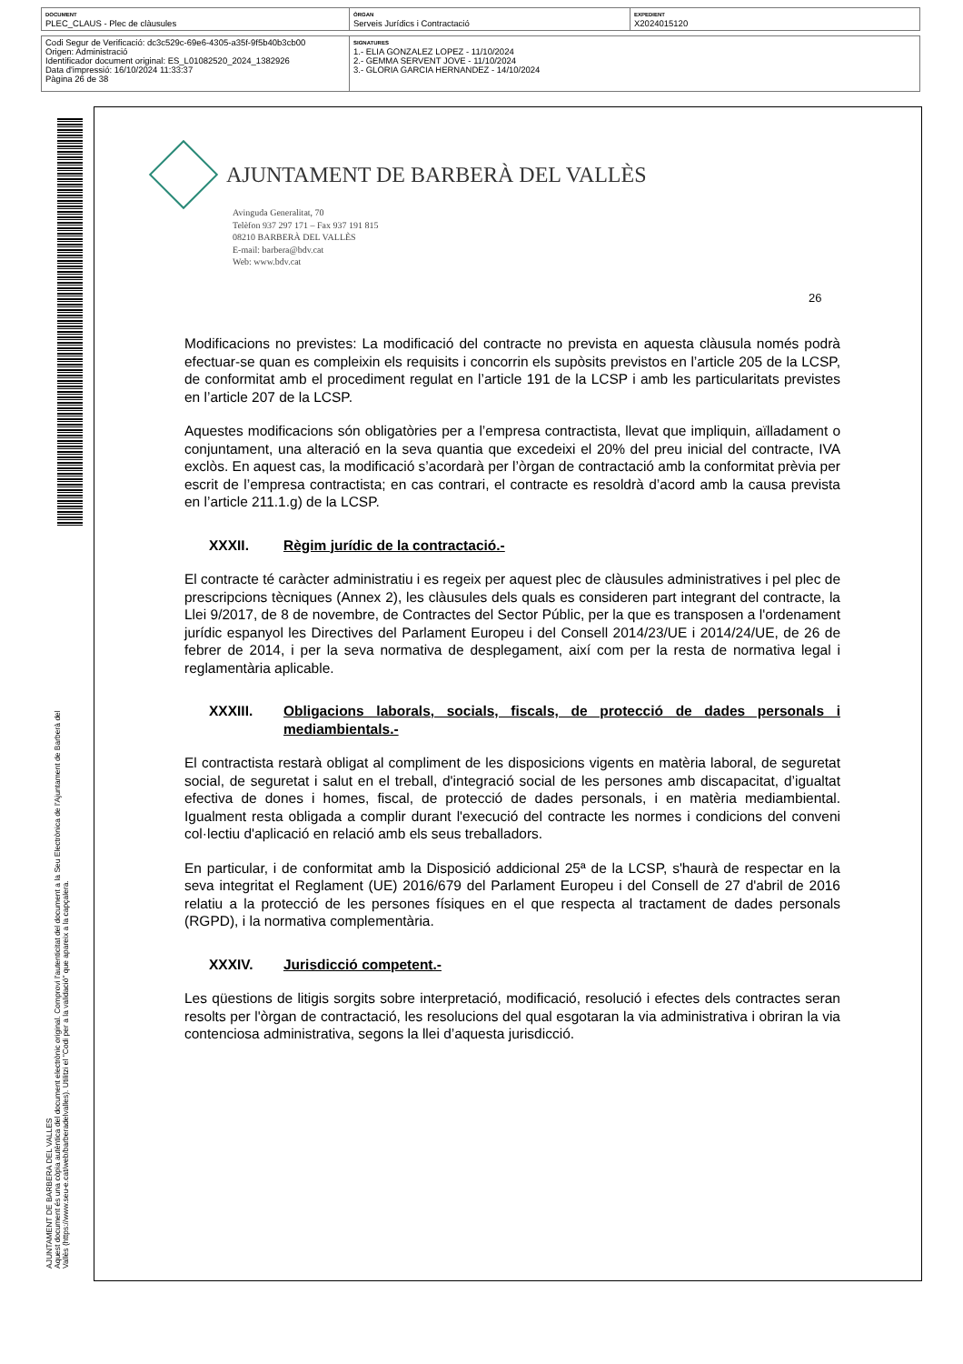| DOCUMENT PLEC_CLAUS - Plec de clàusules | ÒRGAN Serveis Jurídics i Contractació | EXPEDIENT X2024015120 |
| Codi Segur de Verificació: dc3c529c-69e6-4305-a35f-9f5b40b3cb00 Origen: Administració Identificador document original: ES_L01082520_2024_1382926 Data d'impressió: 16/10/2024 11:33:37 Pàgina 26 de 38 | SIGNATURES 1.- ELIA GONZALEZ LOPEZ - 11/10/2024 2.- GEMMA SERVENT JOVE - 11/10/2024 3.- GLORIA GARCIA HERNANDEZ - 14/10/2024 |
AJUNTAMENT DE BARBERA DEL VALLES
Aquest document és una còpia autèntica del document electrònic original. Comprovi l'autenticitat del document a la Seu Electrònica de l'Ajuntament de Barberà del Vallès (https://www.seu-e.cat/web/barberadelvalles). Utilitzi el "Codi per a la validació" que apareix a la capçalera.
AJUNTAMENT DE BARBERÀ DEL VALLÈS
Avinguda Generalitat, 70
Telèfon 937 297 171 – Fax 937 191 815
08210 BARBERÀ DEL VALLÈS
E-mail: barbera@bdv.cat
Web: www.bdv.cat
26
Modificacions no previstes: La modificació del contracte no prevista en aquesta clàusula només podrà efectuar-se quan es compleixin els requisits i concorrin els supòsits previstos en l’article 205 de la LCSP, de conformitat amb el procediment regulat en l’article 191 de la LCSP i amb les particularitats previstes en l’article 207 de la LCSP.
Aquestes modificacions són obligatòries per a l’empresa contractista, llevat que impliquin, aïlladament o conjuntament, una alteració en la seva quantia que excedeixi el 20% del preu inicial del contracte, IVA exclòs. En aquest cas, la modificació s’acordarà per l’òrgan de contractació amb la conformitat prèvia per escrit de l’empresa contractista; en cas contrari, el contracte es resoldrà d’acord amb la causa prevista en l’article 211.1.g) de la LCSP.
XXXII. Règim jurídic de la contractació.-
El contracte té caràcter administratiu i es regeix per aquest plec de clàusules administratives i pel plec de prescripcions tècniques (Annex 2), les clàusules dels quals es consideren part integrant del contracte, la Llei 9/2017, de 8 de novembre, de Contractes del Sector Públic, per la que es transposen a l'ordenament jurídic espanyol les Directives del Parlament Europeu i del Consell 2014/23/UE i 2014/24/UE, de 26 de febrer de 2014, i per la seva normativa de desplegament, així com per la resta de normativa legal i reglamentària aplicable.
XXXIII. Obligacions laborals, socials, fiscals, de protecció de dades personals i mediambientals.-
El contractista restarà obligat al compliment de les disposicions vigents en matèria laboral, de seguretat social, de seguretat i salut en el treball, d'integració social de les persones amb discapacitat, d’igualtat efectiva de dones i homes, fiscal, de protecció de dades personals, i en matèria mediambiental. Igualment resta obligada a complir durant l'execució del contracte les normes i condicions del conveni col·lectiu d'aplicació en relació amb els seus treballadors.
En particular, i de conformitat amb la Disposició addicional 25ª de la LCSP, s'haurà de respectar en la seva integritat el Reglament (UE) 2016/679 del Parlament Europeu i del Consell de 27 d'abril de 2016 relatiu a la protecció de les persones físiques en el que respecta al tractament de dades personals (RGPD), i la normativa complementària.
XXXIV. Jurisdicció competent.-
Les qüestions de litigis sorgits sobre interpretació, modificació, resolució i efectes dels contractes seran resolts per l'òrgan de contractació, les resolucions del qual esgotaran la via administrativa i obriran la via contenciosa administrativa, segons la llei d’aquesta jurisdicció.